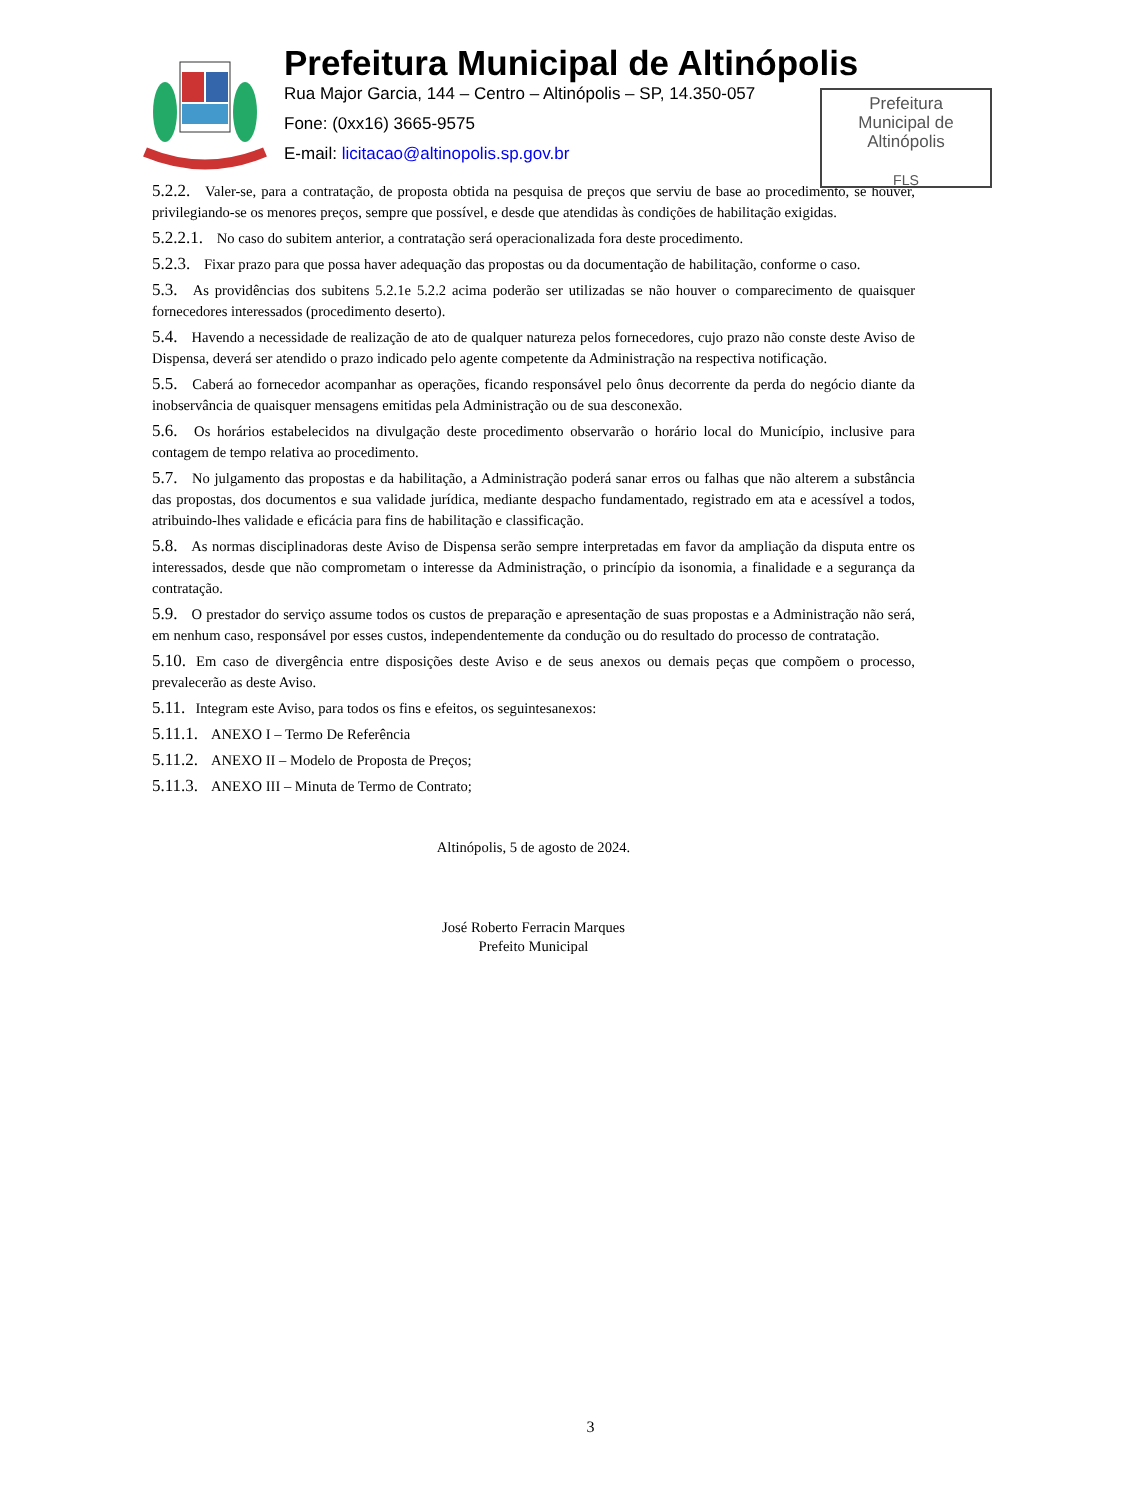Prefeitura Municipal de Altinópolis
Rua Major Garcia, 144 – Centro – Altinópolis – SP, 14.350-057
Fone: (0xx16) 3665-9575
E-mail: licitacao@altinopolis.sp.gov.br
Prefeitura
Municipal de
Altinópolis
FLS
5.2.2. Valer-se, para a contratação, de proposta obtida na pesquisa de preços que serviu de base ao procedimento, se houver, privilegiando-se os menores preços, sempre que possível, e desde que atendidas às condições de habilitação exigidas.
5.2.2.1. No caso do subitem anterior, a contratação será operacionalizada fora deste procedimento.
5.2.3. Fixar prazo para que possa haver adequação das propostas ou da documentação de habilitação, conforme o caso.
5.3. As providências dos subitens 5.2.1e 5.2.2 acima poderão ser utilizadas se não houver o comparecimento de quaisquer fornecedores interessados (procedimento deserto).
5.4. Havendo a necessidade de realização de ato de qualquer natureza pelos fornecedores, cujo prazo não conste deste Aviso de Dispensa, deverá ser atendido o prazo indicado pelo agente competente da Administração na respectiva notificação.
5.5. Caberá ao fornecedor acompanhar as operações, ficando responsável pelo ônus decorrente da perda do negócio diante da inobservância de quaisquer mensagens emitidas pela Administração ou de sua desconexão.
5.6. Os horários estabelecidos na divulgação deste procedimento observarão o horário local do Município, inclusive para contagem de tempo relativa ao procedimento.
5.7. No julgamento das propostas e da habilitação, a Administração poderá sanar erros ou falhas que não alterem a substância das propostas, dos documentos e sua validade jurídica, mediante despacho fundamentado, registrado em ata e acessível a todos, atribuindo-lhes validade e eficácia para fins de habilitação e classificação.
5.8. As normas disciplinadoras deste Aviso de Dispensa serão sempre interpretadas em favor da ampliação da disputa entre os interessados, desde que não comprometam o interesse da Administração, o princípio da isonomia, a finalidade e a segurança da contratação.
5.9. O prestador do serviço assume todos os custos de preparação e apresentação de suas propostas e a Administração não será, em nenhum caso, responsável por esses custos, independentemente da condução ou do resultado do processo de contratação.
5.10. Em caso de divergência entre disposições deste Aviso e de seus anexos ou demais peças que compõem o processo, prevalecerão as deste Aviso.
5.11. Integram este Aviso, para todos os fins e efeitos, os seguintesanexos:
5.11.1. ANEXO I – Termo De Referência
5.11.2. ANEXO II – Modelo de Proposta de Preços;
5.11.3. ANEXO III – Minuta de Termo de Contrato;
Altinópolis, 5 de agosto de 2024.
José Roberto Ferracin Marques
Prefeito Municipal
3